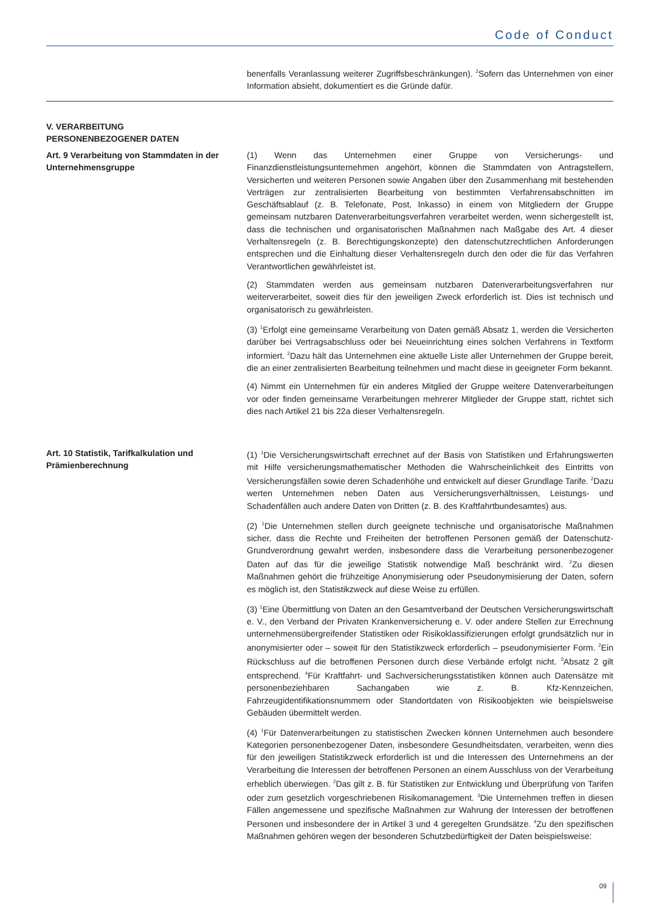Code of Conduct
benenfalls Veranlassung weiterer Zugriffsbeschränkungen). <sup>2</sup>Sofern das Unternehmen von einer Information absieht, dokumentiert es die Gründe dafür.
V. VERARBEITUNG
PERSONENBEZOGENER DATEN
Art. 9 Verarbeitung von Stammdaten in der Unternehmensgruppe
(1) Wenn das Unternehmen einer Gruppe von Versicherungs- und Finanzdienstleistungsunternehmen angehört, können die Stammdaten von Antragstellern, Versicherten und weiteren Personen sowie Angaben über den Zusammenhang mit bestehenden Verträgen zur zentralisierten Bearbeitung von bestimmten Verfahrensabschnitten im Geschäftsablauf (z. B. Telefonate, Post, Inkasso) in einem von Mitgliedern der Gruppe gemeinsam nutzbaren Datenverarbeitungsverfahren verarbeitet werden, wenn sichergestellt ist, dass die technischen und organisatorischen Maßnahmen nach Maßgabe des Art. 4 dieser Verhaltensregeln (z. B. Berechtigungskonzepte) den datenschutzrechtlichen Anforderungen entsprechen und die Einhaltung dieser Verhaltensregeln durch den oder die für das Verfahren Verantwortlichen gewährleistet ist.
(2) Stammdaten werden aus gemeinsam nutzbaren Datenverarbeitungsverfahren nur weiterverarbeitet, soweit dies für den jeweiligen Zweck erforderlich ist. Dies ist technisch und organisatorisch zu gewährleisten.
(3) <sup>1</sup>Erfolgt eine gemeinsame Verarbeitung von Daten gemäß Absatz 1, werden die Versicherten darüber bei Vertragsabschluss oder bei Neueinrichtung eines solchen Verfahrens in Textform informiert. <sup>2</sup>Dazu hält das Unternehmen eine aktuelle Liste aller Unternehmen der Gruppe bereit, die an einer zentralisierten Bearbeitung teilnehmen und macht diese in geeigneter Form bekannt.
(4) Nimmt ein Unternehmen für ein anderes Mitglied der Gruppe weitere Datenverarbeitungen vor oder finden gemeinsame Verarbeitungen mehrerer Mitglieder der Gruppe statt, richtet sich dies nach Artikel 21 bis 22a dieser Verhaltensregeln.
Art. 10 Statistik, Tarifkalkulation und Prämienberechnung
(1) <sup>1</sup>Die Versicherungswirtschaft errechnet auf der Basis von Statistiken und Erfahrungswerten mit Hilfe versicherungsmathematischer Methoden die Wahrscheinlichkeit des Eintritts von Versicherungsfällen sowie deren Schadenhöhe und entwickelt auf dieser Grundlage Tarife. <sup>2</sup>Dazu werten Unternehmen neben Daten aus Versicherungsverhältnissen, Leistungs- und Schadenfällen auch andere Daten von Dritten (z. B. des Kraftfahrtbundesamtes) aus.
(2) <sup>1</sup>Die Unternehmen stellen durch geeignete technische und organisatorische Maßnahmen sicher, dass die Rechte und Freiheiten der betroffenen Personen gemäß der Datenschutz-Grundverordnung gewahrt werden, insbesondere dass die Verarbeitung personenbezogener Daten auf das für die jeweilige Statistik notwendige Maß beschränkt wird. <sup>2</sup>Zu diesen Maßnahmen gehört die frühzeitige Anonymisierung oder Pseudonymisierung der Daten, sofern es möglich ist, den Statistikzweck auf diese Weise zu erfüllen.
(3) <sup>1</sup>Eine Übermittlung von Daten an den Gesamtverband der Deutschen Versicherungswirtschaft e. V., den Verband der Privaten Krankenversicherung e. V. oder andere Stellen zur Errechnung unternehmensübergreifender Statistiken oder Risikoklassifizierungen erfolgt grundsätzlich nur in anonymisierter oder – soweit für den Statistikzweck erforderlich – pseudonymisierter Form. <sup>2</sup>Ein Rückschluss auf die betroffenen Personen durch diese Verbände erfolgt nicht. <sup>3</sup>Absatz 2 gilt entsprechend. <sup>4</sup>Für Kraftfahrt- und Sachversicherungsstatistiken können auch Datensätze mit personenbeziehbaren Sachangaben wie z. B. Kfz-Kennzeichen, Fahrzeugidentifikationsnummern oder Standortdaten von Risikoobjekten wie beispielsweise Gebäuden übermittelt werden.
(4) <sup>1</sup>Für Datenverarbeitungen zu statistischen Zwecken können Unternehmen auch besondere Kategorien personenbezogener Daten, insbesondere Gesundheitsdaten, verarbeiten, wenn dies für den jeweiligen Statistikzweck erforderlich ist und die Interessen des Unternehmens an der Verarbeitung die Interessen der betroffenen Personen an einem Ausschluss von der Verarbeitung erheblich überwiegen. <sup>2</sup>Das gilt z. B. für Statistiken zur Entwicklung und Überprüfung von Tarifen oder zum gesetzlich vorgeschriebenen Risikomanagement. <sup>3</sup>Die Unternehmen treffen in diesen Fällen angemessene und spezifische Maßnahmen zur Wahrung der Interessen der betroffenen Personen und insbesondere der in Artikel 3 und 4 geregelten Grundsätze. <sup>4</sup>Zu den spezifischen Maßnahmen gehören wegen der besonderen Schutzbedürftigkeit der Daten beispielsweise:
09